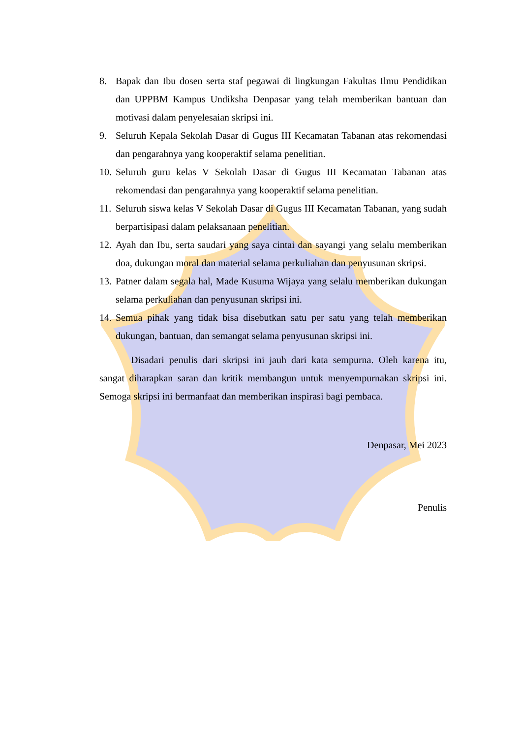8. Bapak dan Ibu dosen serta staf pegawai di lingkungan Fakultas Ilmu Pendidikan dan UPPBM Kampus Undiksha Denpasar yang telah memberikan bantuan dan motivasi dalam penyelesaian skripsi ini.
9. Seluruh Kepala Sekolah Dasar di Gugus III Kecamatan Tabanan atas rekomendasi dan pengarahnya yang kooperaktif selama penelitian.
10. Seluruh guru kelas V Sekolah Dasar di Gugus III Kecamatan Tabanan atas rekomendasi dan pengarahnya yang kooperaktif selama penelitian.
11. Seluruh siswa kelas V Sekolah Dasar di Gugus III Kecamatan Tabanan, yang sudah berpartisipasi dalam pelaksanaan penelitian.
12. Ayah dan Ibu, serta saudari yang saya cintai dan sayangi yang selalu memberikan doa, dukungan moral dan material selama perkuliahan dan penyusunan skripsi.
13. Patner dalam segala hal, Made Kusuma Wijaya yang selalu memberikan dukungan selama perkuliahan dan penyusunan skripsi ini.
14. Semua pihak yang tidak bisa disebutkan satu per satu yang telah memberikan dukungan, bantuan, dan semangat selama penyusunan skripsi ini.
Disadari penulis dari skripsi ini jauh dari kata sempurna. Oleh karena itu, sangat diharapkan saran dan kritik membangun untuk menyempurnakan skripsi ini. Semoga skripsi ini bermanfaat dan memberikan inspirasi bagi pembaca.
Denpasar, Mei 2023
Penulis